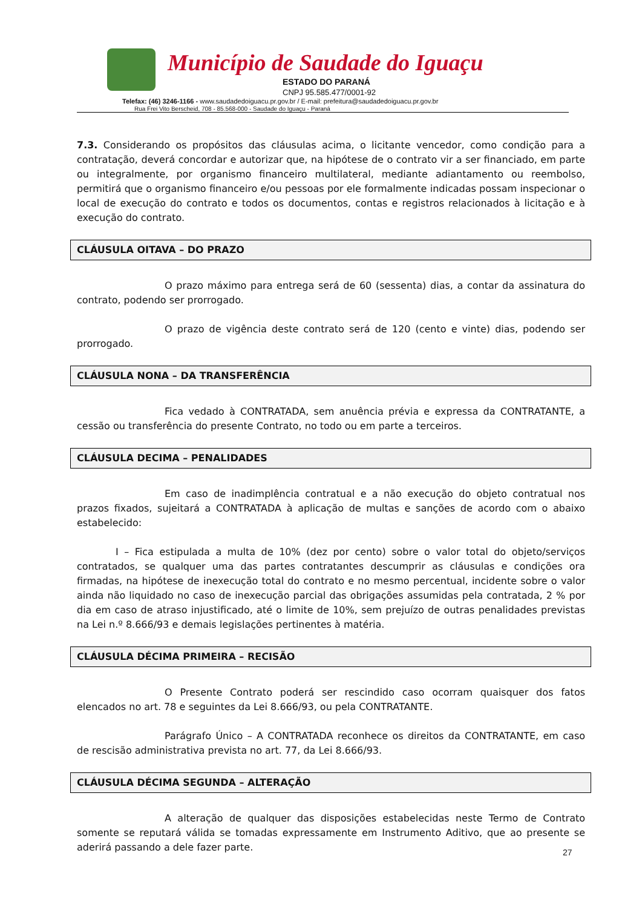Município de Saudade do Iguaçu
ESTADO DO PARANÁ
CNPJ 95.585.477/0001-92
Telefax: (46) 3246-1166 - www.saudadedoiguacu.pr.gov.br / E-mail: prefeitura@saudadedoiguacu.pr.gov.br
Rua Frei Vito Berscheid, 708 - 85.568-000 - Saudade do Iguaçu - Paraná
7.3. Considerando os propósitos das cláusulas acima, o licitante vencedor, como condição para a contratação, deverá concordar e autorizar que, na hipótese de o contrato vir a ser financiado, em parte ou integralmente, por organismo financeiro multilateral, mediante adiantamento ou reembolso, permitirá que o organismo financeiro e/ou pessoas por ele formalmente indicadas possam inspecionar o local de execução do contrato e todos os documentos, contas e registros relacionados à licitação e à execução do contrato.
CLÁUSULA OITAVA – DO PRAZO
O prazo máximo para entrega será de 60 (sessenta) dias, a contar da assinatura do contrato, podendo ser prorrogado.
O prazo de vigência deste contrato será de 120 (cento e vinte) dias, podendo ser prorrogado.
CLÁUSULA NONA – DA TRANSFERÊNCIA
Fica vedado à CONTRATADA, sem anuência prévia e expressa da CONTRATANTE, a cessão ou transferência do presente Contrato, no todo ou em parte a terceiros.
CLÁUSULA DECIMA – PENALIDADES
Em caso de inadimplência contratual e a não execução do objeto contratual nos prazos fixados, sujeitará a CONTRATADA à aplicação de multas e sanções de acordo com o abaixo estabelecido:
I – Fica estipulada a multa de 10% (dez por cento) sobre o valor total do objeto/serviços contratados, se qualquer uma das partes contratantes descumprir as cláusulas e condições ora firmadas, na hipótese de inexecução total do contrato e no mesmo percentual, incidente sobre o valor ainda não liquidado no caso de inexecução parcial das obrigações assumidas pela contratada, 2 % por dia em caso de atraso injustificado, até o limite de 10%, sem prejuízo de outras penalidades previstas na Lei n.º 8.666/93 e demais legislações pertinentes à matéria.
CLÁUSULA DÉCIMA PRIMEIRA – RECISÃO
O Presente Contrato poderá ser rescindido caso ocorram quaisquer dos fatos elencados no art. 78 e seguintes da Lei 8.666/93, ou pela CONTRATANTE.
Parágrafo Único – A CONTRATADA reconhece os direitos da CONTRATANTE, em caso de rescisão administrativa prevista no art. 77, da Lei 8.666/93.
CLÁUSULA DÉCIMA SEGUNDA – ALTERAÇÃO
A alteração de qualquer das disposições estabelecidas neste Termo de Contrato somente se reputará válida se tomadas expressamente em Instrumento Aditivo, que ao presente se aderirá passando a dele fazer parte.
27